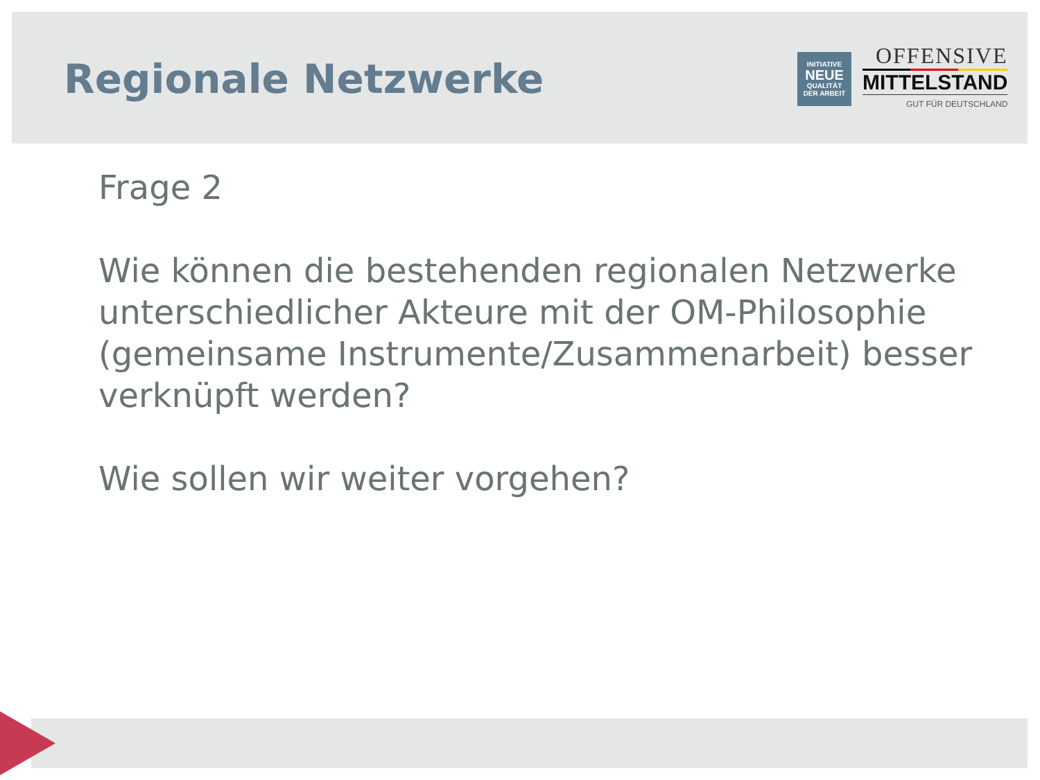Regionale Netzwerke
INITIATIVE
NEUE
QUALITÄT
DER ARBEIT
OFFENSIVE
MITTELSTAND
GUT FÜR DEUTSCHLAND
Frage 2
Wie können die bestehenden regionalen Netzwerke unterschiedlicher Akteure mit der OM-Philosophie (gemeinsame Instrumente/Zusammenarbeit) besser verknüpft werden?
Wie sollen wir weiter vorgehen?